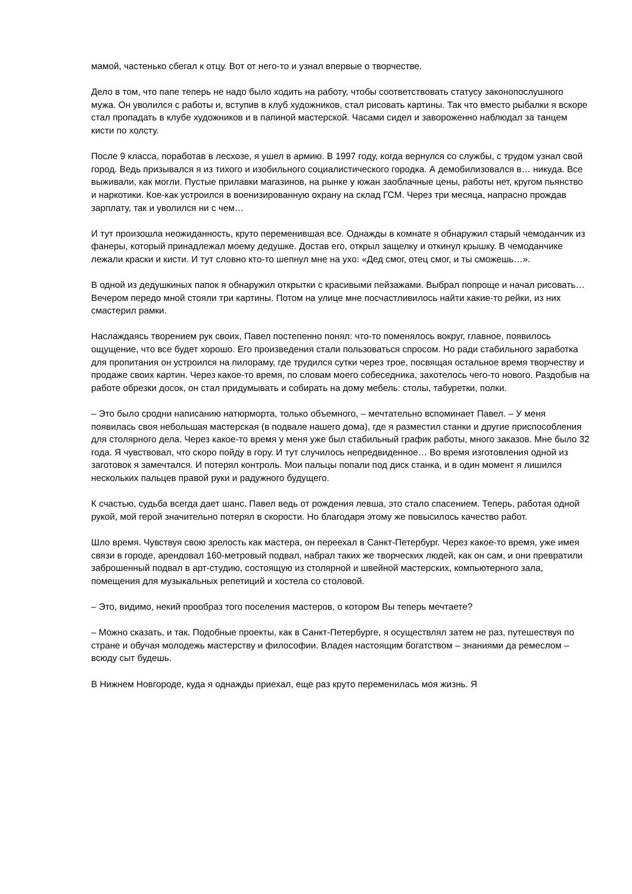мамой, частенько сбегал к отцу. Вот от него-то и узнал впервые о творчестве.
Дело в том, что папе теперь не надо было ходить на работу, чтобы соответствовать статусу законопослушного мужа. Он уволился с работы и, вступив в клуб художников, стал рисовать картины. Так что вместо рыбалки я вскоре стал пропадать в клубе художников и в папиной мастерской. Часами сидел и завороженно наблюдал за танцем кисти по холсту.
После 9 класса, поработав в лесхозе, я ушел в армию. В 1997 году, когда вернулся со службы, с трудом узнал свой город. Ведь призывался я из тихого и изобильного социалистического городка. А демобилизовался в… никуда. Все выживали, как могли. Пустые прилавки магазинов, на рынке у южан заоблачные цены, работы нет, кругом пьянство и наркотики. Кое-как устроился в военизированную охрану на склад ГСМ. Через три месяца, напрасно прождав зарплату, так и уволился ни с чем…
И тут произошла неожиданность, круто переменившая все. Однажды в комнате я обнаружил старый чемоданчик из фанеры, который принадлежал моему дедушке. Достав его, открыл защелку и откинул крышку. В чемоданчике лежали краски и кисти. И тут словно кто-то шепнул мне на ухо: «Дед смог, отец смог, и ты сможешь…».
В одной из дедушкиных папок я обнаружил открытки с красивыми пейзажами. Выбрал попроще и начал рисовать… Вечером передо мной стояли три картины. Потом на улице мне посчастливилось найти какие-то рейки, из них смастерил рамки.
Наслаждаясь творением рук своих, Павел постепенно понял: что-то поменялось вокруг, главное, появилось ощущение, что все будет хорошо. Его произведения стали пользоваться спросом. Но ради стабильного заработка для пропитания он устроился на пилораму, где трудился сутки через трое, посвящая остальное время творчеству и продаже своих картин. Через какое-то время, по словам моего собеседника, захотелось чего-то нового. Раздобыв на работе обрезки досок, он стал придумывать и собирать на дому мебель: столы, табуретки, полки.
– Это было сродни написанию натюрморта, только объемного, – мечтательно вспоминает Павел. – У меня появилась своя небольшая мастерская (в подвале нашего дома), где я разместил станки и другие приспособления для столярного дела. Через какое-то время у меня уже был стабильный график работы, много заказов. Мне было 32 года. Я чувствовал, что скоро пойду в гору. И тут случилось непредвиденное… Во время изготовления одной из заготовок я замечтался. И потерял контроль. Мои пальцы попали под диск станка, и в один момент я лишился нескольких пальцев правой руки и радужного будущего.
К счастью, судьба всегда дает шанс. Павел ведь от рождения левша, это стало спасением. Теперь, работая одной рукой, мой герой значительно потерял в скорости. Но благодаря этому же повысилось качество работ.
Шло время. Чувствуя свою зрелость как мастера, он переехал в Санкт-Петербург. Через какое-то время, уже имея связи в городе, арендовал 160-метровый подвал, набрал таких же творческих людей, как он сам, и они превратили заброшенный подвал в арт-студию, состоящую из столярной и швейной мастерских, компьютерного зала, помещения для музыкальных репетиций и хостела со столовой.
– Это, видимо, некий прообраз того поселения мастеров, о котором Вы теперь мечтаете?
– Можно сказать, и так. Подобные проекты, как в Санкт-Петербурге, я осуществлял затем не раз, путешествуя по стране и обучая молодежь мастерству и философии. Владея настоящим богатством – знаниями да ремеслом – всюду сыт будешь.
В Нижнем Новгороде, куда я однажды приехал, еще раз круто переменилась моя жизнь. Я